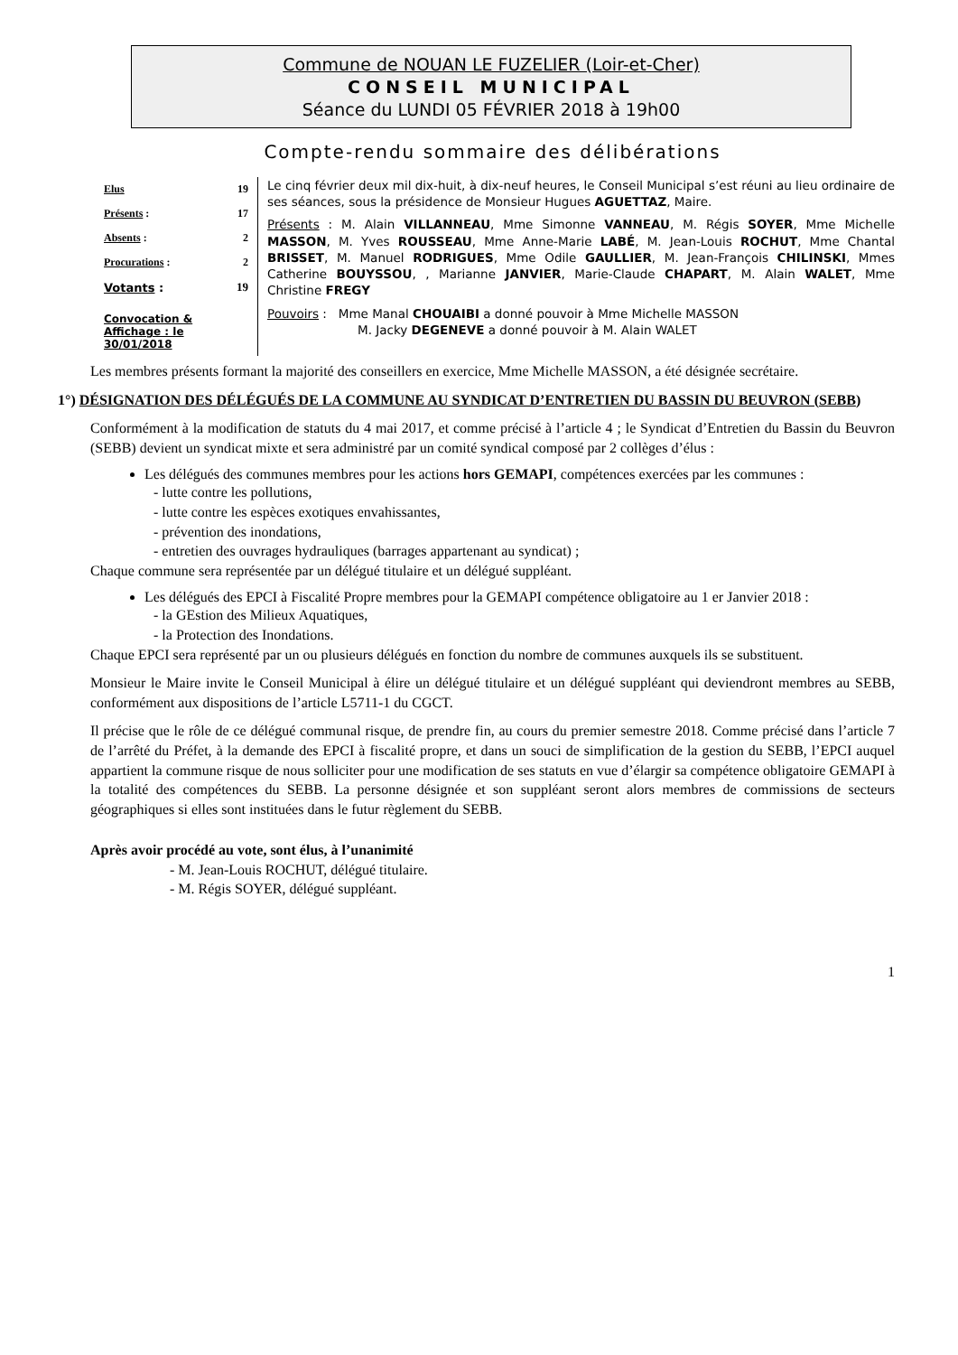Commune de NOUAN LE FUZELIER (Loir-et-Cher)
CONSEIL MUNICIPAL
Séance du LUNDI 05 FÉVRIER 2018 à 19h00
Compte-rendu sommaire des délibérations
| Elus | 19 |
| Présents : | 17 |
| Absents : | 2 |
| Procurations : | 2 |
| Votants : | 19 |
| Convocation & Affichage : le 30/01/2018 | |
Le cinq février deux mil dix-huit, à dix-neuf heures, le Conseil Municipal s’est réuni au lieu ordinaire de ses séances, sous la présidence de Monsieur Hugues AGUETTAZ, Maire.
Présents : M. Alain VILLANNEAU, Mme Simonne VANNEAU, M. Régis SOYER, Mme Michelle MASSON, M. Yves ROUSSEAU, Mme Anne-Marie LABÉ, M. Jean-Louis ROCHUT, Mme Chantal BRISSET, M. Manuel RODRIGUES, Mme Odile GAULLIER, M. Jean-François CHILINSKI, Mmes Catherine BOUYSSOU, , Marianne JANVIER, Marie-Claude CHAPART, M. Alain WALET, Mme Christine FREGY
Pouvoirs : Mme Manal CHOUAIBI a donné pouvoir à Mme Michelle MASSON
M. Jacky DEGENEVE a donné pouvoir à M. Alain WALET
Les membres présents formant la majorité des conseillers en exercice, Mme Michelle MASSON, a été désignée secrétaire.
1°) DÉSIGNATION DES DÉLÉGUÉS DE LA COMMUNE AU SYNDICAT D’ENTRETIEN DU BASSIN DU BEUVRON (SEBB)
Conformément à la modification de statuts du 4 mai 2017, et comme précisé à l’article 4 ; le Syndicat d’Entretien du Bassin du Beuvron (SEBB) devient un syndicat mixte et sera administré par un comité syndical composé par 2 collèges d’élus :
Les délégués des communes membres pour les actions hors GEMAPI, compétences exercées par les communes :
- lutte contre les pollutions,
- lutte contre les espèces exotiques envahissantes,
- prévention des inondations,
- entretien des ouvrages hydrauliques (barrages appartenant au syndicat) ;
Chaque commune sera représentée par un délégué titulaire et un délégué suppléant.
Les délégués des EPCI à Fiscalité Propre membres pour la GEMAPI compétence obligatoire au 1 er Janvier 2018 :
- la GEstion des Milieux Aquatiques,
- la Protection des Inondations.
Chaque EPCI sera représenté par un ou plusieurs délégués en fonction du nombre de communes auxquels ils se substituent.
Monsieur le Maire invite le Conseil Municipal à élire un délégué titulaire et un délégué suppléant qui deviendront membres au SEBB, conformément aux dispositions de l’article L5711-1 du CGCT.
Il précise que le rôle de ce délégué communal risque, de prendre fin, au cours du premier semestre 2018. Comme précisé dans l’article 7 de l’arrêté du Préfet, à la demande des EPCI à fiscalité propre, et dans un souci de simplification de la gestion du SEBB, l’EPCI auquel appartient la commune risque de nous solliciter pour une modification de ses statuts en vue d’élargir sa compétence obligatoire GEMAPI à la totalité des compétences du SEBB. La personne désignée et son suppléant seront alors membres de commissions de secteurs géographiques si elles sont instituées dans le futur règlement du SEBB.
Après avoir procédé au vote, sont élus, à l’unanimité
- M. Jean-Louis ROCHUT, délégué titulaire.
- M. Régis SOYER, délégué suppléant.
1